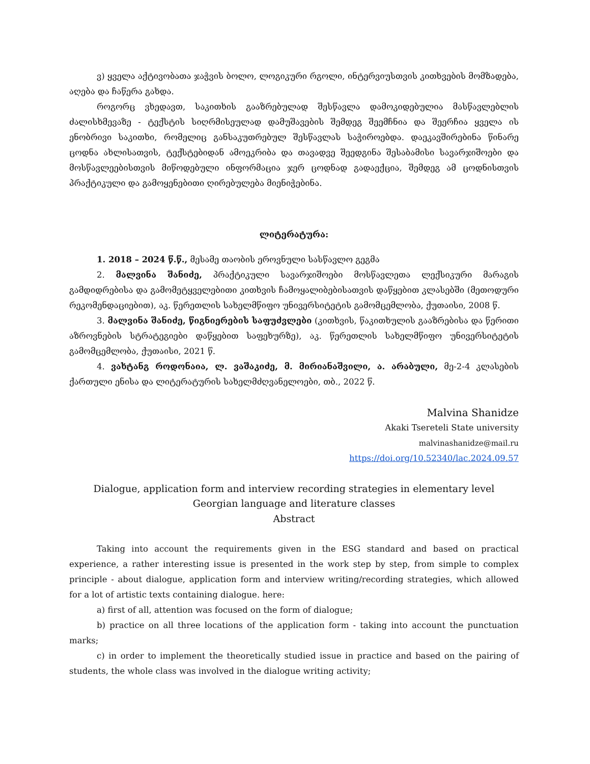ვ) ყველა აქტივობათა ჯაჭვის ბოლო, ლოგიკური რგოლი, ინტერვიუსთვის კითხვების მომზადება, აღება და ჩაწერა გახდა.
როგორც ვხედავთ, საკითხის გააზრებულად შესწავლა დამოკიდებულია მასწავლებლის ძალისხმევაზე - ტექსტის სიღრმისეულად დამუშავების შემდეგ შეემჩნია და შეერჩია ყველა ის ენობრივი საკითხი, რომელიც განსაკუთრებულ შესწავლას საჭიროებდა. დაეკავშირებინა წინარე ცოდნა ახლისათვის, ტექსტებიდან ამოეკრიბა და თავადვე შეედგინა შესაბამისი სავარჯიშოები და მოსწავლეებისთვის მიწოდებული ინფორმაცია ჯერ ცოდნად გადაექცია, შემდეგ ამ ცოდნისთვის პრაქტიკული და გამოყენებითი ღირებულება მიენიჭებინა.
ლიტერატურა:
1. 2018 – 2024 წ.წ., მესამე თაობის ეროვნული სასწავლო გეგმა
2. მალვინა შანიძე, პრაქტიკული სავარჯიშოები მოსწავლეთა ლექსიკური მარაგის გამდიდრებისა და გამომეტყველებითი კითხვის ჩამოყალიბებისათვის დაწყებით კლასებში (მეთოდური რეკომენდაციებით), აკ. წერეთლის სახელმწიფო უნივერსიტეტის გამომცემლობა, ქუთაისი, 2008 წ.
3. მალვინა შანიძე, წიგნიერების საფუძვლები (კითხვის, წაკითხულის გააზრებისა და წერითი აზროვნების სტრატეგიები დაწყებით საფეხურზე), აკ. წერეთლის სახელმწიფო უნივერსიტეტის გამომცემლობა, ქუთაისი, 2021 წ.
4. ვახტანგ როდონაია, ლ. ვაშაკიძე, მ. მირიანაშვილი, ა. არაბული, მე-2-4 კლასების ქართული ენისა და ლიტერატურის სახელმძღვანელოები, თბ., 2022 წ.
Malvina Shanidze
Akaki Tsereteli State university
malvinashanidze@mail.ru
https://doi.org/10.52340/lac.2024.09.57
Dialogue, application form and interview recording strategies in elementary level
Georgian language and literature classes
Abstract
Taking into account the requirements given in the ESG standard and based on practical experience, a rather interesting issue is presented in the work step by step, from simple to complex principle - about dialogue, application form and interview writing/recording strategies, which allowed for a lot of artistic texts containing dialogue. here:
a) first of all, attention was focused on the form of dialogue;
b) practice on all three locations of the application form - taking into account the punctuation marks;
c) in order to implement the theoretically studied issue in practice and based on the pairing of students, the whole class was involved in the dialogue writing activity;